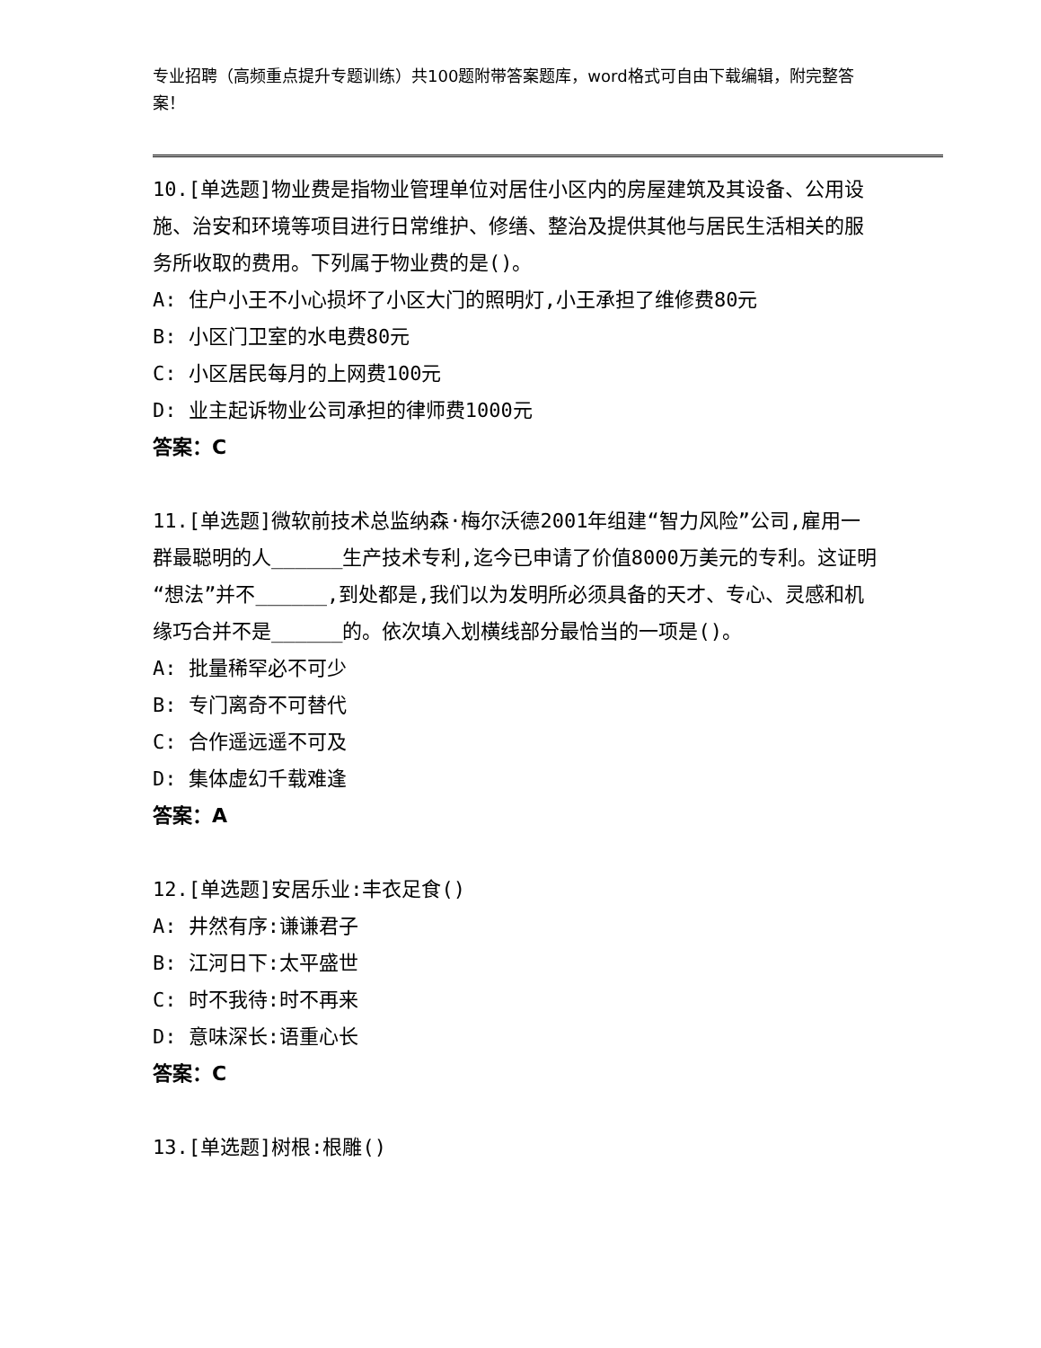专业招聘（高频重点提升专题训练）共100题附带答案题库，word格式可自由下载编辑，附完整答案！
10.[单选题]物业费是指物业管理单位对居住小区内的房屋建筑及其设备、公用设施、治安和环境等项目进行日常维护、修缮、整治及提供其他与居民生活相关的服务所收取的费用。下列属于物业费的是()。
A: 住户小王不小心损坏了小区大门的照明灯,小王承担了维修费80元
B: 小区门卫室的水电费80元
C: 小区居民每月的上网费100元
D: 业主起诉物业公司承担的律师费1000元
答案：C
11.[单选题]微软前技术总监纳森·梅尔沃德2001年组建“智力风险”公司,雇用一群最聪明的人______生产技术专利,迄今已申请了价值8000万美元的专利。这证明“想法”并不______,到处都是,我们以为发明所必须具备的天才、专心、灵感和机缘巧合并不是______的。依次填入划横线部分最恰当的一项是()。
A: 批量稀罕必不可少
B: 专门离奇不可替代
C: 合作遥远遥不可及
D: 集体虚幻千载难逢
答案：A
12.[单选题]安居乐业:丰衣足食()
A: 井然有序:谦谦君子
B: 江河日下:太平盛世
C: 时不我待:时不再来
D: 意味深长:语重心长
答案：C
13.[单选题]树根:根雕()